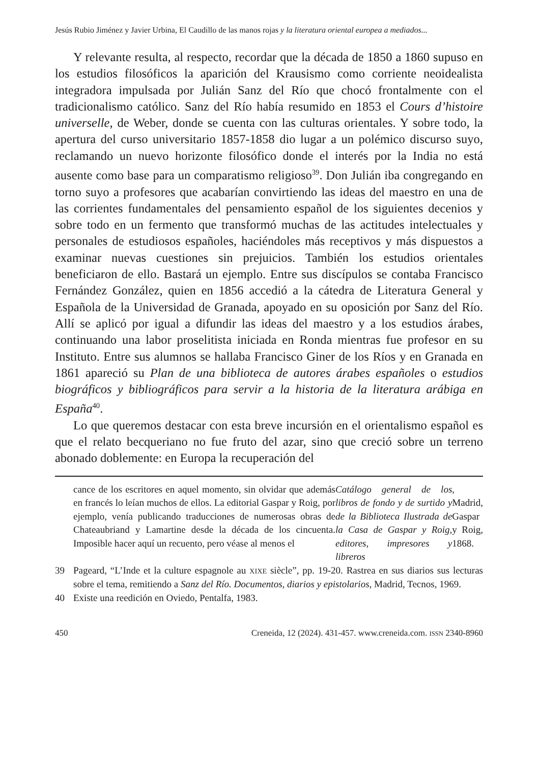Jesús Rubio Jiménez y Javier Urbina, El Caudillo de las manos rojas y la literatura oriental europea a mediados...
Y relevante resulta, al respecto, recordar que la década de 1850 a 1860 supuso en los estudios filosóficos la aparición del Krausismo como corriente neoidealista integradora impulsada por Julián Sanz del Río que chocó frontalmente con el tradicionalismo católico. Sanz del Río había resumido en 1853 el Cours d’histoire universelle, de Weber, donde se cuenta con las culturas orientales. Y sobre todo, la apertura del curso universitario 1857-1858 dio lugar a un polémico discurso suyo, reclamando un nuevo horizonte filosófico donde el interés por la India no está ausente como base para un comparatismo religioso<sup>39</sup>. Don Julián iba congregando en torno suyo a profesores que acabarían convirtiendo las ideas del maestro en una de las corrientes fundamentales del pensamiento español de los siguientes decenios y sobre todo en un fermento que transformó muchas de las actitudes intelectuales y personales de estudiosos españoles, haciéndoles más receptivos y más dispuestos a examinar nuevas cuestiones sin prejuicios. También los estudios orientales beneficiaron de ello. Bastará un ejemplo. Entre sus discípulos se contaba Francisco Fernández González, quien en 1856 accedió a la cátedra de Literatura General y Española de la Universidad de Granada, apoyado en su oposición por Sanz del Río. Allí se aplicó por igual a difundir las ideas del maestro y a los estudios árabes, continuando una labor proselitista iniciada en Ronda mientras fue profesor en su Instituto. Entre sus alumnos se hallaba Francisco Giner de los Ríos y en Granada en 1861 apareció su Plan de una biblioteca de autores árabes españoles o estudios biográficos y bibliográficos para servir a la historia de la literatura arábiga en España<sup>40</sup>.
Lo que queremos destacar con esta breve incursión en el orientalismo español es que el relato becqueriano no fue fruto del azar, sino que creció sobre un terreno abonado doblemente: en Europa la recuperación del
cance de los escritores en aquel momento, sin olvidar que además en francés lo leían muchos de ellos. La editorial Gaspar y Roig, por ejemplo, venía publicando traducciones de numerosas obras de Chateaubriand y Lamartine desde la década de los cincuenta. Imposible hacer aquí un recuento, pero véase al menos el Catálogo general de los libros de fondo y de surtido y de la Biblioteca Ilustrada de la Casa de Gaspar y Roig, editores, impresores y libreros, Madrid, Gaspar y Roig, 1868.
39 Pageard, “L’Inde et la culture espagnole au XIXE siècle”, pp. 19-20. Rastrea en sus diarios sus lecturas sobre el tema, remitiendo a Sanz del Río. Documentos, diarios y epistolarios, Madrid, Tecnos, 1969.
40 Existe una reedición en Oviedo, Pentalfa, 1983.
450 Creneida, 12 (2024). 431-457. www.creneida.com. ISSN 2340-8960